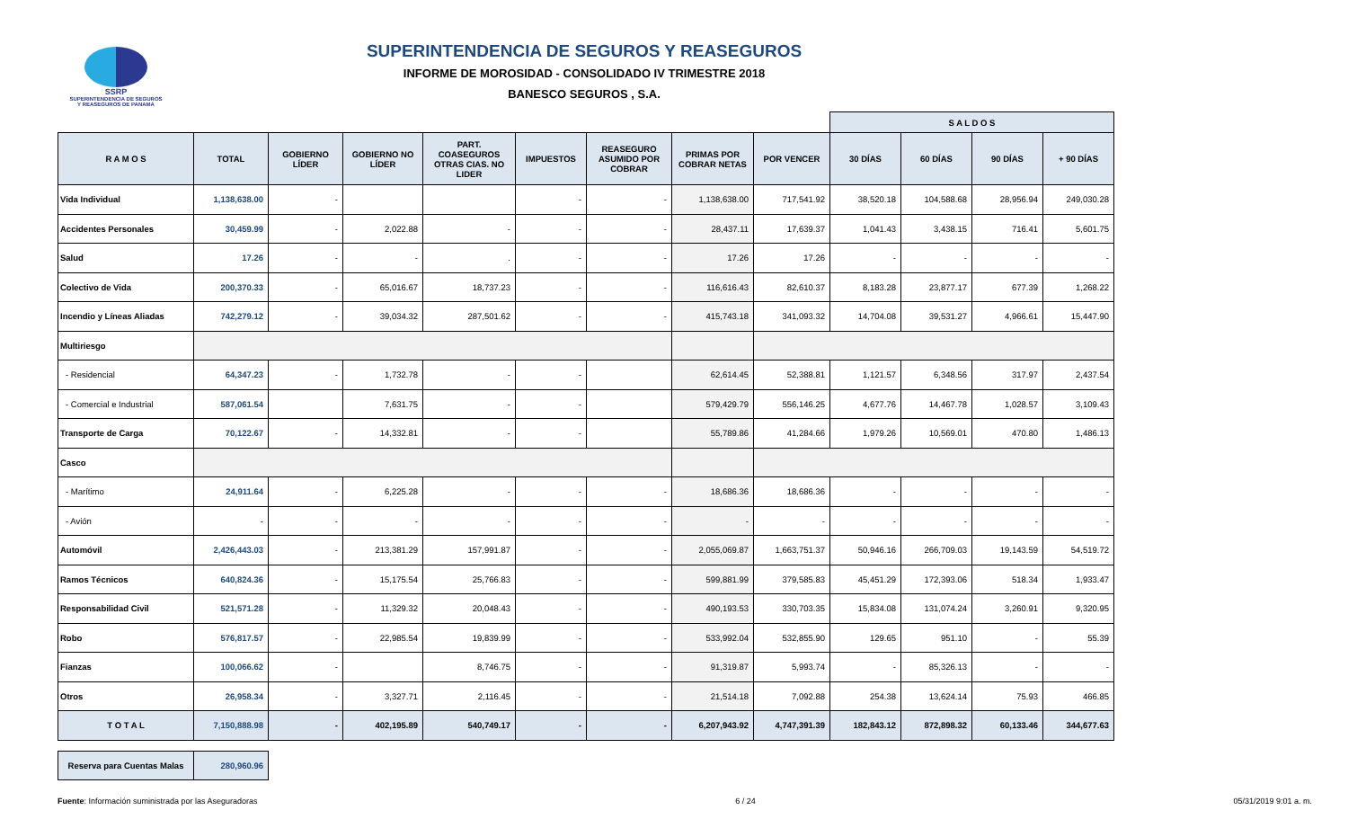SSRP
SUPERINTENDENCIA DE SEGUROS
Y REASEGUROS DE PANAMÁ
SUPERINTENDENCIA DE SEGUROS Y REASEGUROS
INFORME DE MOROSIDAD - CONSOLIDADO IV TRIMESTRE 2018
BANESCO SEGUROS , S.A.
| | | | | | | | | | S A L D O S | | | |
| --- | --- | --- | --- | --- | --- | --- | --- | --- | --- | --- | --- | --- |
| R A M O S | TOTAL | GOBIERNO LÍDER | GOBIERNO NO LÍDER | PART. COASEGUROS OTRAS CIAS. NO LIDER | IMPUESTOS | REASEGURO ASUMIDO POR COBRAR | PRIMAS POR COBRAR NETAS | POR VENCER | 30 DÍAS | 60 DÍAS | 90 DÍAS | + 90 DÍAS |
| Vida Individual | 1,138,638.00 | - | | | - | - | 1,138,638.00 | 717,541.92 | 38,520.18 | 104,588.68 | 28,956.94 | 249,030.28 |
| Accidentes Personales | 30,459.99 | - | 2,022.88 | - | - | - | 28,437.11 | 17,639.37 | 1,041.43 | 3,438.15 | 716.41 | 5,601.75 |
| Salud | 17.26 | - | - | . | - | - | 17.26 | 17.26 | - | - | - | - |
| Colectivo de Vida | 200,370.33 | - | 65,016.67 | 18,737.23 | - | - | 116,616.43 | 82,610.37 | 8,183.28 | 23,877.17 | 677.39 | 1,268.22 |
| Incendio y Líneas Aliadas | 742,279.12 | - | 39,034.32 | 287,501.62 | - | - | 415,743.18 | 341,093.32 | 14,704.08 | 39,531.27 | 4,966.61 | 15,447.90 |
| Multiriesgo | | | | | | | | | | | | |
| - Residencial | 64,347.23 | - | 1,732.78 | - | - | | 62,614.45 | 52,388.81 | 1,121.57 | 6,348.56 | 317.97 | 2,437.54 |
| - Comercial e Industrial | 587,061.54 | | 7,631.75 | - | - | | 579,429.79 | 556,146.25 | 4,677.76 | 14,467.78 | 1,028.57 | 3,109.43 |
| Transporte de Carga | 70,122.67 | - | 14,332.81 | - | - | | 55,789.86 | 41,284.66 | 1,979.26 | 10,569.01 | 470.80 | 1,486.13 |
| Casco | | | | | | | | | | | | |
| - Marítimo | 24,911.64 | - | 6,225.28 | - | - | - | 18,686.36 | 18,686.36 | - | - | - | - |
| - Avión | - | - | - | - | - | - | - | - | - | - | - | - |
| Automóvil | 2,426,443.03 | - | 213,381.29 | 157,991.87 | - | - | 2,055,069.87 | 1,663,751.37 | 50,946.16 | 266,709.03 | 19,143.59 | 54,519.72 |
| Ramos Técnicos | 640,824.36 | - | 15,175.54 | 25,766.83 | - | - | 599,881.99 | 379,585.83 | 45,451.29 | 172,393.06 | 518.34 | 1,933.47 |
| Responsabilidad Civil | 521,571.28 | - | 11,329.32 | 20,048.43 | - | - | 490,193.53 | 330,703.35 | 15,834.08 | 131,074.24 | 3,260.91 | 9,320.95 |
| Robo | 576,817.57 | - | 22,985.54 | 19,839.99 | - | - | 533,992.04 | 532,855.90 | 129.65 | 951.10 | - | 55.39 |
| Fianzas | 100,066.62 | - | | 8,746.75 | - | - | 91,319.87 | 5,993.74 | - | 85,326.13 | - | - |
| Otros | 26,958.34 | - | 3,327.71 | 2,116.45 | - | - | 21,514.18 | 7,092.88 | 254.38 | 13,624.14 | 75.93 | 466.85 |
| T O T A L | 7,150,888.98 | - | 402,195.89 | 540,749.17 | - | - | 6,207,943.92 | 4,747,391.39 | 182,843.12 | 872,898.32 | 60,133.46 | 344,677.63 |
| Reserva para Cuentas Malas | 280,960.96 |
Fuente: Información suministrada por las Aseguradoras 6 / 24 05/31/2019 9:01 a. m.